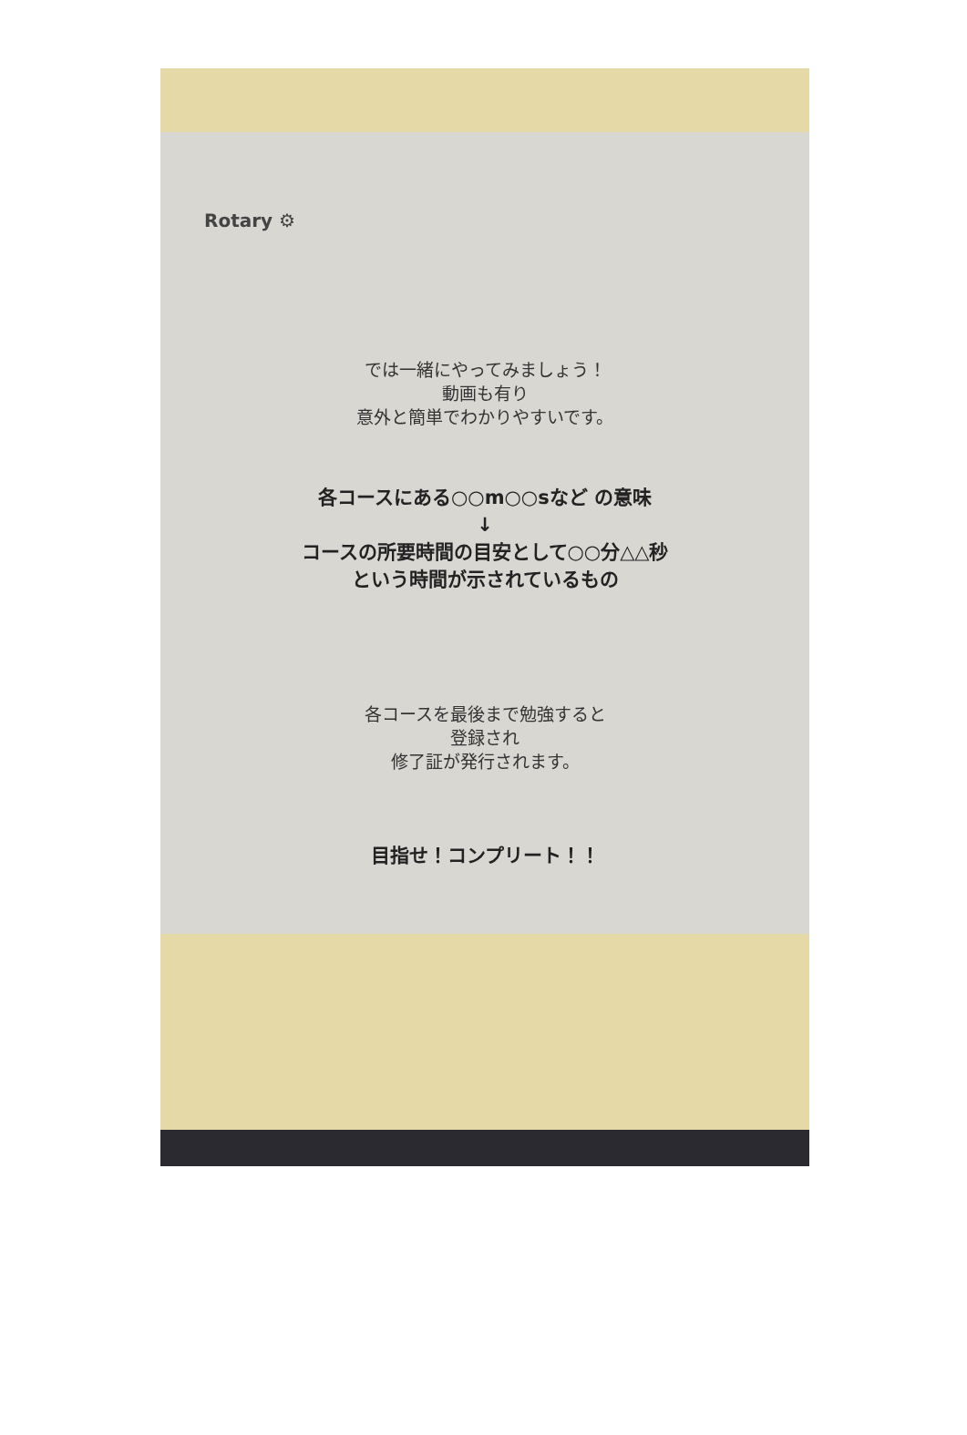Rotary ⚙
では一緒にやってみましょう！
動画も有り
意外と簡単でわかりやすいです。
各コースにある○○m○○sなど の意味
↓
コースの所要時間の目安として○○分△△秒
という時間が示されているもの
各コースを最後まで勉強すると
登録され
修了証が発行されます。
目指せ！コンプリート！！